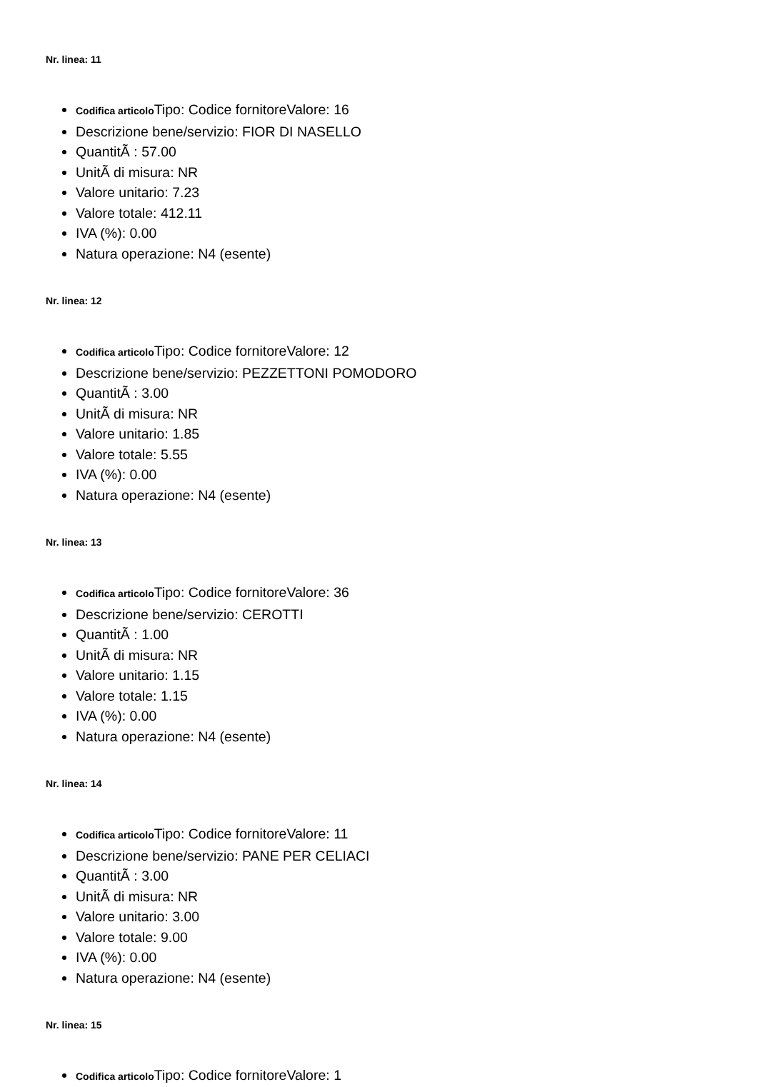Nr. linea: 11
Codifica articolo Tipo: Codice fornitoreValore: 16
Descrizione bene/servizio: FIOR DI NASELLO
QuantitÃ : 57.00
UnitÃ di misura: NR
Valore unitario: 7.23
Valore totale: 412.11
IVA (%): 0.00
Natura operazione: N4 (esente)
Nr. linea: 12
Codifica articolo Tipo: Codice fornitoreValore: 12
Descrizione bene/servizio: PEZZETTONI POMODORO
QuantitÃ : 3.00
UnitÃ di misura: NR
Valore unitario: 1.85
Valore totale: 5.55
IVA (%): 0.00
Natura operazione: N4 (esente)
Nr. linea: 13
Codifica articolo Tipo: Codice fornitoreValore: 36
Descrizione bene/servizio: CEROTTI
QuantitÃ : 1.00
UnitÃ di misura: NR
Valore unitario: 1.15
Valore totale: 1.15
IVA (%): 0.00
Natura operazione: N4 (esente)
Nr. linea: 14
Codifica articolo Tipo: Codice fornitoreValore: 11
Descrizione bene/servizio: PANE PER CELIACI
QuantitÃ : 3.00
UnitÃ di misura: NR
Valore unitario: 3.00
Valore totale: 9.00
IVA (%): 0.00
Natura operazione: N4 (esente)
Nr. linea: 15
Codifica articolo Tipo: Codice fornitoreValore: 1